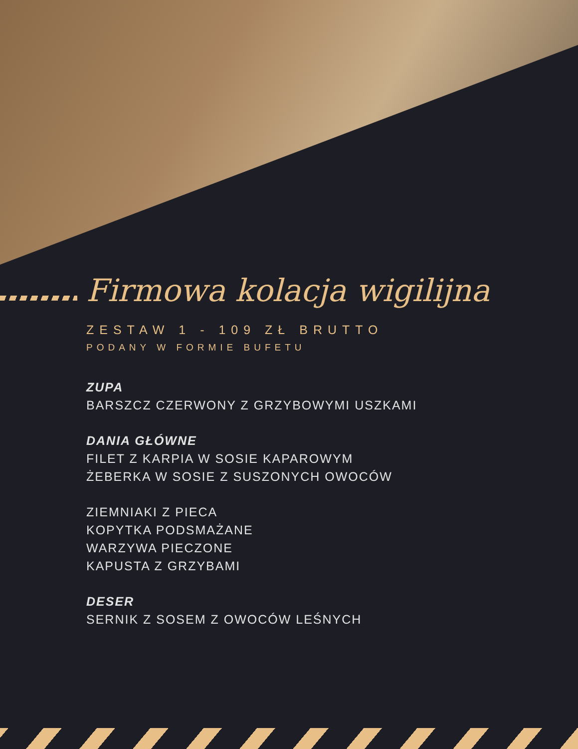Firmowa kolacja wigilijna
ZESTAW 1 - 109 ZŁ BRUTTO
PODANY W FORMIE BUFETU
ZUPA
BARSZCZ CZERWONY Z GRZYBOWYMI USZKAMI
DANIA GŁÓWNE
FILET Z KARPIA W SOSIE KAPAROWYM
ŻEBERKA W SOSIE Z SUSZONYCH OWOCÓW
ZIEMNIAKI Z PIECA
KOPYTKA PODSMAŻANE
WARZYWA PIECZONE
KAPUSTA Z GRZYBAMI
DESER
SERNIK Z SOSEM Z OWOCÓW LEŚNYCH